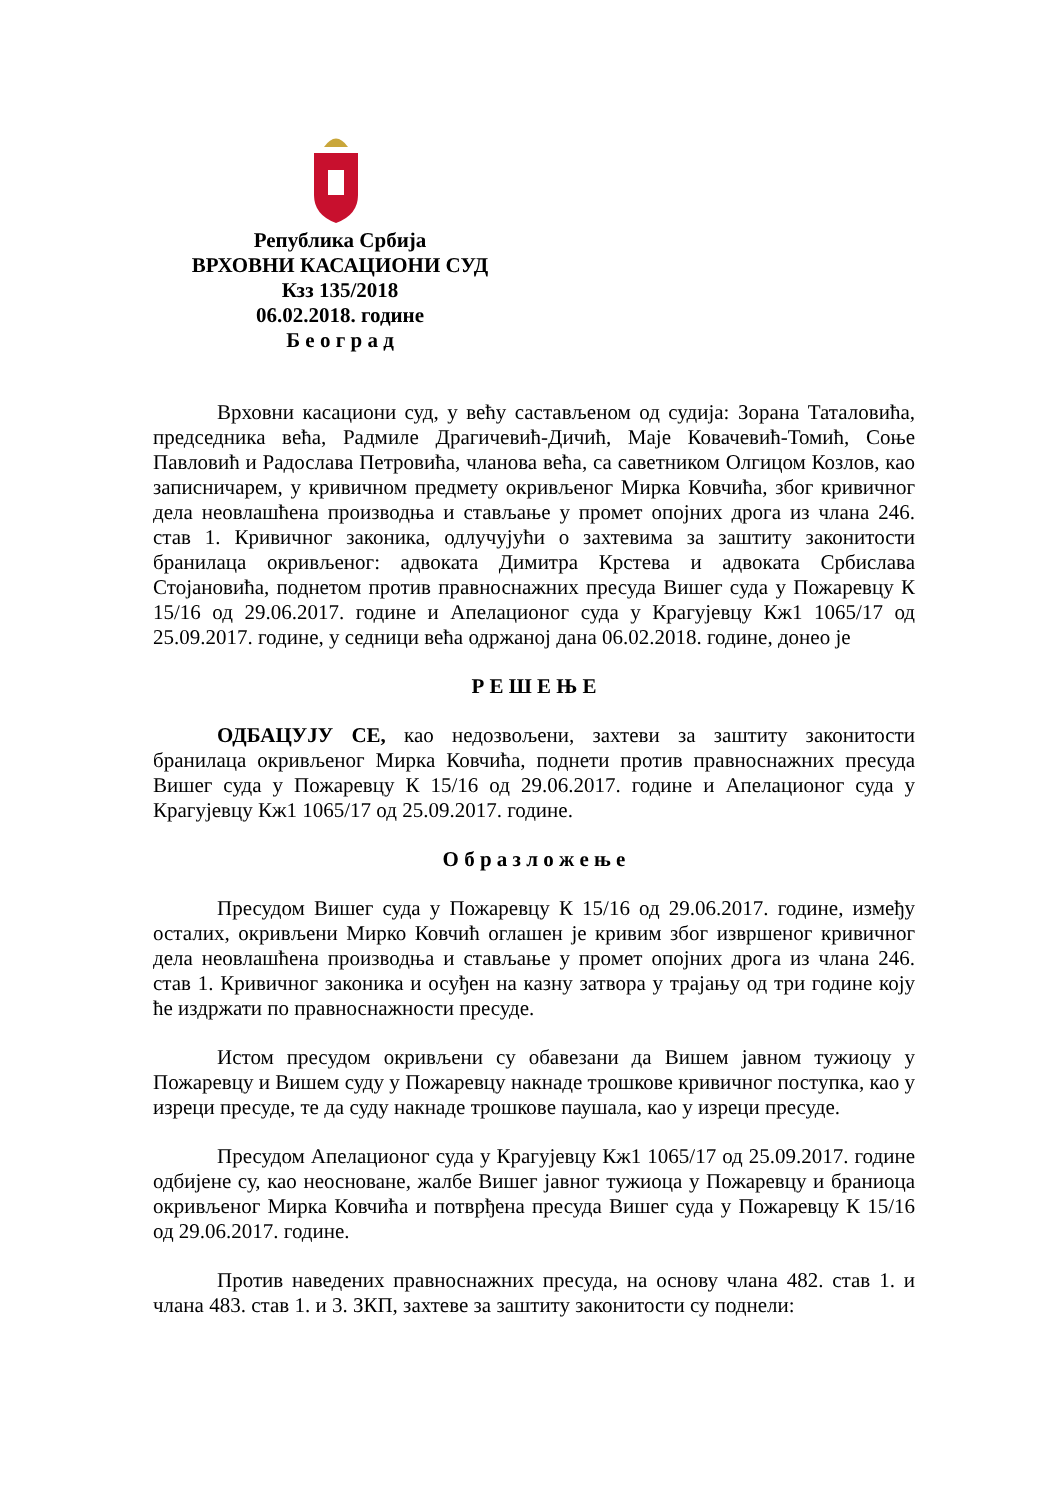Република Србија
ВРХОВНИ КАСАЦИОНИ СУД
Кзз 135/2018
06.02.2018. године
Б е о г р а д
Врховни касациони суд, у већу састављеном од судија: Зорана Таталовића, председника већа, Радмиле Драгичевић-Дичић, Маје Ковачевић-Томић, Соње Павловић и Радослава Петровића, чланова већа, са саветником Олгицом Козлов, као записничарем, у кривичном предмету окривљеног Мирка Ковчића, због кривичног дела неовлашћена производња и стављање у промет опојних дрога из члана 246. став 1. Кривичног законика, одлучујући о захтевима за заштиту законитости бранилаца окривљеног: адвоката Димитра Крстева и адвоката Србислава Стојановића, поднетом против правноснажних пресуда Вишег суда у Пожаревцу К 15/16 од 29.06.2017. године и Апелационог суда у Крагујевцу Кж1 1065/17 од 25.09.2017. године, у седници већа одржаној дана 06.02.2018. године, донео је
Р Е Ш Е Њ Е
ОДБАЦУЈУ СЕ, као недозвољени, захтеви за заштиту законитости бранилаца окривљеног Мирка Ковчића, поднети против правноснажних пресуда Вишег суда у Пожаревцу К 15/16 од 29.06.2017. године и Апелационог суда у Крагујевцу Кж1 1065/17 од 25.09.2017. године.
О б р а з л о ж е њ е
Пресудом Вишег суда у Пожаревцу К 15/16 од 29.06.2017. године, између осталих, окривљени Мирко Ковчић оглашен је кривим због извршеног кривичног дела неовлашћена производња и стављање у промет опојних дрога из члана 246. став 1. Кривичног законика и осуђен на казну затвора у трајању од три године коју ће издржати по правноснажности пресуде.
Истом пресудом окривљени су обавезани да Вишем јавном тужиоцу у Пожаревцу и Вишем суду у Пожаревцу накнаде трошкове кривичног поступка, као у изреци пресуде, те да суду накнаде трошкове паушала, као у изреци пресуде.
Пресудом Апелационог суда у Крагујевцу Кж1 1065/17 од 25.09.2017. године одбијене су, као неосноване, жалбе Вишег јавног тужиоца у Пожаревцу и браниоца окривљеног Мирка Ковчића и потврђена пресуда Вишег суда у Пожаревцу К 15/16 од 29.06.2017. године.
Против наведених правноснажних пресуда, на основу члана 482. став 1. и члана 483. став 1. и 3. ЗКП, захтеве за заштиту законитости су поднели: